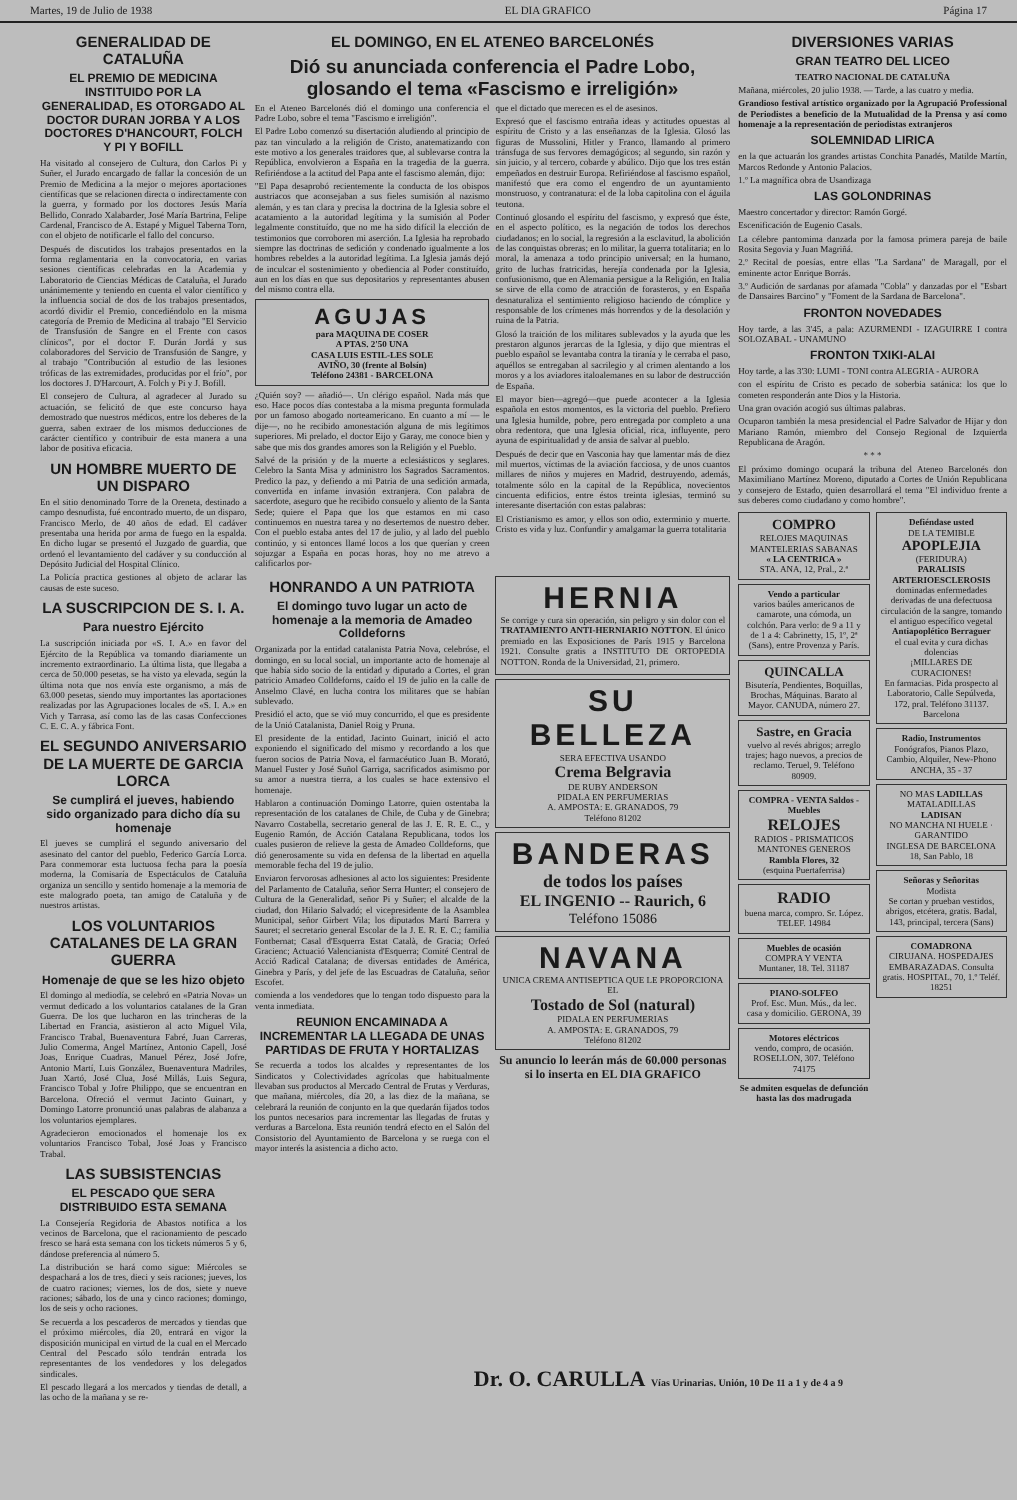Martes, 19 de Julio de 1938 EL DIA GRAFICO Página 17
GENERALIDAD DE CATALUÑA
EL PREMIO DE MEDICINA INSTITUIDO POR LA GENERALIDAD, ES OTORGADO AL DOCTOR DURAN JORBA Y A LOS DOCTORES D'HANCOURT, FOLCH Y PI Y BOFILL
Ha visitado al consejero de Cultura, don Carlos Pi y Suñer, el Jurado encargado de fallar la concesión de un Premio de Medicina a la mejor o mejores aportaciones científicas que se relacionen directa o indirectamente con la guerra, y formado por los doctores Jesús María Bellido, Conrado Xalabarder, José María Bartrina, Felipe Cardenal, Francisco de A. Estapé y Miguel Taberna Torn, con el objeto de notificarle el fallo del concurso.
Después de discutidos los trabajos presentados en la forma reglamentaria en la convocatoria, en varias sesiones científicas celebradas en la Academia y Laboratorio de Ciencias Médicas de Cataluña, el Jurado unánimemente y teniendo en cuenta el valor científico y la influencia social de dos de los trabajos presentados, acordó dividir el Premio, concediéndolo en la misma categoría de Premio de Medicina al trabajo "El Servicio de Transfusión de Sangre en el Frente con casos clínicos", por el doctor F. Durán Jordá y sus colaboradores del Servicio de Transfusión de Sangre, y al trabajo "Contribución al estudio de las lesiones tróficas de las extremidades, producidas por el frío", por los doctores J. D'Harcourt, A. Folch y Pi y J. Bofill.
El consejero de Cultura, al agradecer al Jurado su actuación, se felicitó de que este concurso haya demostrado que nuestros médicos, entre los deberes de la guerra, saben extraer de los mismos deducciones de carácter científico y contribuir de esta manera a una labor de positiva eficacia.
UN HOMBRE MUERTO DE UN DISPARO
En el sitio denominado Torre de la Oreneta, destinado a campo desnudista, fué encontrado muerto, de un disparo, Francisco Merlo, de 40 años de edad. El cadáver presentaba una herida por arma de fuego en la espalda. En dicho lugar se presentó el Juzgado de guardia, que ordenó el levantamiento del cadáver y su conducción al Depósito Judicial del Hospital Clínico.
La Policía practica gestiones al objeto de aclarar las causas de este suceso.
LA SUSCRIPCION DE S. I. A.
Para nuestro Ejército
La suscripción iniciada por «S. I. A.» en favor del Ejército de la República va tomando diariamente un incremento extraordinario. La última lista, que llegaba a cerca de 50.000 pesetas, se ha visto ya elevada, según la última nota que nos envía este organismo, a más de 63.000 pesetas, siendo muy importantes las aportaciones realizadas por las Agrupaciones locales de «S. I. A.» en Vich y Tarrasa, así como las de las casas Confecciones C. E. C. A. y fábrica Font.
EL SEGUNDO ANIVERSARIO DE LA MUERTE DE GARCIA LORCA
Se cumplirá el jueves, habiendo sido organizado para dicho día su homenaje
El jueves se cumplirá el segundo aniversario del asesinato del cantor del pueblo, Federico García Lorca. Para conmemorar esta luctuosa fecha para la poesía moderna, la Comisaría de Espectáculos de Cataluña organiza un sencillo y sentido homenaje a la memoria de este malogrado poeta, tan amigo de Cataluña y de nuestros artistas.
LOS VOLUNTARIOS CATALANES DE LA GRAN GUERRA
Homenaje de que se les hizo objeto
El domingo al mediodía, se celebró en «Patria Nova» un vermut dedicado a los voluntarios catalanes de la Gran Guerra. De los que lucharon en las trincheras de la Libertad en Francia, asistieron al acto Miguel Vila, Francisco Trabal, Buenaventura Fabré, Juan Carreras, Julio Comerma, Angel Martínez, Antonio Capell, José Joas, Enrique Cuadras, Manuel Pérez, José Jofre, Antonio Martí, Luis González, Buenaventura Madriles, Juan Xartó, José Clua, José Millás, Luis Segura, Francisco Tobal y Jofre Philippo, que se encuentran en Barcelona. Ofreció el vermut Jacinto Guinart, y Domingo Latorre pronunció unas palabras de alabanza a los voluntarios ejemplares.
Agradecieron emocionados el homenaje los ex voluntarios Francisco Tobal, José Joas y Francisco Trabal.
LAS SUBSISTENCIAS
EL PESCADO QUE SERA DISTRIBUIDO ESTA SEMANA
La Consejería Regidoria de Abastos notifica a los vecinos de Barcelona, que el racionamiento de pescado fresco se hará esta semana con los tickets números 5 y 6, dándose preferencia al número 5.
La distribución se hará como sigue: Miércoles se despachará a los de tres, dieci y seis raciones; jueves, los de cuatro raciones; viernes, los de dos, siete y nueve raciones; sábado, los de una y cinco raciones; domingo, los de seis y ocho raciones.
Se recuerda a los pescaderos de mercados y tiendas que el próximo miércoles, día 20, entrará en vigor la disposición municipal en virtud de la cual en el Mercado Central del Pescado sólo tendrán entrada los representantes de los vendedores y los delegados sindicales.
El pescado llegará a los mercados y tiendas de detall, a las ocho de la mañana y se re-
EL DOMINGO, EN EL ATENEO BARCELONÉS
Dió su anunciada conferencia el Padre Lobo, glosando el tema «Fascismo e irreligión»
En el Ateneo Barcelonés dió el domingo una conferencia el Padre Lobo, sobre el tema "Fascismo e irreligión".
El Padre Lobo comenzó su disertación aludiendo al principio de paz tan vinculado a la religión de Cristo, anatematizando con este motivo a los generales traidores que, al sublevarse contra la República, envolvieron a España en la tragedia de la guerra. Refiriéndose a la actitud del Papa ante el fascismo alemán, dijo:
"El Papa desaprobó recientemente la conducta de los obispos austriacos que aconsejaban a sus fieles sumisión al nazismo alemán, y es tan clara y precisa la doctrina de la Iglesia sobre el acatamiento a la autoridad legítima y la sumisión al Poder legalmente constituído, que no me ha sido difícil la elección de testimonios que corroboren mi aserción. La Iglesia ha reprobado siempre las doctrinas de sedición y condenado igualmente a los hombres rebeldes a la autoridad legítima. La Iglesia jamás dejó de inculcar el sostenimiento y obediencia al Poder constituído, aun en los días en que sus depositarios y representantes abusen del mismo contra ella.
AGUJAS
para MAQUINA DE COSER
A PTAS. 2'50 UNA
CASA LUIS ESTIL-LES SOLE
AVIÑO, 30 (frente al Bolsín)
Teléfono 24381 - BARCELONA
¿Quién soy? — añadió—. Un clérigo español. Nada más que eso. Hace pocos días contestaba a la misma pregunta formulada por un famoso abogado norteamericano. En cuanto a mí — le dije—, no he recibido amonestación alguna de mis legítimos superiores. Mi prelado, el doctor Eijo y Garay, me conoce bien y sabe que mis dos grandes amores son la Religión y el Pueblo.
Salvé de la prisión y de la muerte a eclesiásticos y seglares. Celebro la Santa Misa y administro los Sagrados Sacramentos. Predico la paz, y defiendo a mi Patria de una sedición armada, convertida en infame invasión extranjera. Con palabra de sacerdote, aseguro que he recibido consuelo y aliento de la Santa Sede; quiere el Papa que los que estamos en mi caso continuemos en nuestra tarea y no desertemos de nuestro deber. Con el pueblo estaba antes del 17 de julio, y al lado del pueblo continúo, y si entonces llamé locos a los que querían y creen sojuzgar a España en pocas horas, hoy no me atrevo a calificarlos por-
que el dictado que merecen es el de asesinos.
Expresó que el fascismo entraña ideas y actitudes opuestas al espíritu de Cristo y a las enseñanzas de la Iglesia. Glosó las figuras de Mussolini, Hitler y Franco, llamando al primero tránsfuga de sus fervores demagógicos; al segundo, sin razón y sin juicio, y al tercero, cobarde y abúlico. Dijo que los tres están empeñados en destruir Europa. Refiriéndose al fascismo español, manifestó que era como el engendro de un ayuntamiento monstruoso, y contranatura: el de la loba capitolina con el águila teutona.
Continuó glosando el espíritu del fascismo, y expresó que éste, en el aspecto político, es la negación de todos los derechos ciudadanos; en lo social, la regresión a la esclavitud, la abolición de las conquistas obreras; en lo militar, la guerra totalitaria; en lo moral, la amenaza a todo principio universal; en la humano, grito de luchas fratricidas, herejía condenada por la Iglesia, confusionismo, que en Alemania persigue a la Religión, en Italia se sirve de ella como de atracción de forasteros, y en España desnaturaliza el sentimiento religioso haciendo de cómplice y responsable de los crímenes más horrendos y de la desolación y ruina de la Patria.
Glosó la traición de los militares sublevados y la ayuda que les prestaron algunos jerarcas de la Iglesia, y dijo que mientras el pueblo español se levantaba contra la tiranía y le cerraba el paso, aquéllos se entregaban al sacrilegio y al crimen alentando a los moros y a los aviadores italoalemanes en su labor de destrucción de España.
El mayor bien—agregó—que puede acontecer a la Iglesia española en estos momentos, es la victoria del pueblo. Prefiero una Iglesia humilde, pobre, pero entregada por completo a una obra redentora, que una Iglesia oficial, rica, influyente, pero ayuna de espiritualidad y de ansia de salvar al pueblo.
Después de decir que en Vasconia hay que lamentar más de diez mil muertos, víctimas de la aviación facciosa, y de unos cuantos millares de niños y mujeres en Madrid, destruyendo, además, totalmente sólo en la capital de la República, novecientos cincuenta edificios, entre éstos treinta iglesias, terminó su interesante disertación con estas palabras:
El Cristianismo es amor, y ellos son odio, exterminio y muerte. Cristo es vida y luz. Confundir y amalgamar la guerra totalitaria
HONRANDO A UN PATRIOTA
El domingo tuvo lugar un acto de homenaje a la memoria de Amadeo Colldeforns
Organizada por la entidad catalanista Patria Nova, celebróse, el domingo, en su local social, un importante acto de homenaje al que había sido socio de la entidad y diputado a Cortes, el gran patricio Amadeo Colldeforns, caído el 19 de julio en la calle de Anselmo Clavé, en lucha contra los militares que se habían sublevado.
Presidió el acto, que se vió muy concurrido, el que es presidente de la Unió Catalanista, Daniel Roig y Pruna.
El presidente de la entidad, Jacinto Guinart, inició el acto exponiendo el significado del mismo y recordando a los que fueron socios de Patria Nova, el farmacéutico Juan B. Morató, Manuel Fuster y José Suñol Garriga, sacrificados asimismo por su amor a nuestra tierra, a los cuales se hace extensivo el homenaje.
Hablaron a continuación Domingo Latorre, quien ostentaba la representación de los catalanes de Chile, de Cuba y de Ginebra; Navarro Costabella, secretario general de las J. E. R. E. C., y Eugenio Ramón, de Acción Catalana Republicana, todos los cuales pusieron de relieve la gesta de Amadeo Colldeforns, que dió generosamente su vida en defensa de la libertad en aquella memorable fecha del 19 de julio.
Enviaron fervorosas adhesiones al acto los siguientes: Presidente del Parlamento de Cataluña, señor Serra Hunter; el consejero de Cultura de la Generalidad, señor Pi y Suñer; el alcalde de la ciudad, don Hilario Salvadó; el vicepresidente de la Asamblea Municipal, señor Girbert Vila; los diputados Martí Barrera y Sauret; el secretario general Escolar de la J. E. R. E. C.; familia Fontbernat; Casal d'Esquerra Estat Català, de Gracia; Orfeó Gracienc; Actuació Valencianista d'Esquerra; Comité Central de Acció Radical Catalana; de diversas entidades de América, Ginebra y París, y del jefe de las Escuadras de Cataluña, señor Escofet.
comienda a los vendedores que lo tengan todo dispuesto para la venta inmediata.
REUNION ENCAMINADA A INCREMENTAR LA LLEGADA DE UNAS PARTIDAS DE FRUTA Y HORTALIZAS
Se recuerda a todos los alcaldes y representantes de los Sindicatos y Colectividades agrícolas que habitualmente llevaban sus productos al Mercado Central de Frutas y Verduras, que mañana, miércoles, día 20, a las diez de la mañana, se celebrará la reunión de conjunto en la que quedarán fijados todos los puntos necesarios para incrementar las llegadas de frutas y verduras a Barcelona. Esta reunión tendrá efecto en el Salón del Consistorio del Ayuntamiento de Barcelona y se ruega con el mayor interés la asistencia a dicho acto.
HERNIA
Se corrige y cura sin operación, sin peligro y sin dolor con el TRATAMIENTO ANTI-HERNIARIO NOTTON. El único premiado en las Exposiciones de París 1915 y Barcelona 1921. Consulte gratis a INSTITUTO DE ORTOPEDIA NOTTON. Ronda de la Universidad, 21, primero.
SU BELLEZA
SERA EFECTIVA USANDO
Crema Belgravia
DE RUBY ANDERSON
PIDALA EN PERFUMERIAS
A. AMPOSTA: E. GRANADOS, 79
Teléfono 81202
BANDERAS
de todos los países
EL INGENIO -- Raurich, 6
Teléfono 15086
NAVANA
UNICA CREMA ANTISEPTICA QUE LE PROPORCIONA EL
Tostado de Sol (natural)
PIDALA EN PERFUMERIAS
A. AMPOSTA: E. GRANADOS, 79
Teléfono 81202
Su anuncio lo leerán más de 60.000 personas si lo inserta en EL DIA GRAFICO
DIVERSIONES VARIAS
GRAN TEATRO DEL LICEO
TEATRO NACIONAL DE CATALUÑA
Mañana, miércoles, 20 julio 1938. — Tarde, a las cuatro y media.
Grandioso festival artístico organizado por la Agrupació Professional de Periodistes a beneficio de la Mutualidad de la Prensa y así como homenaje a la representación de periodistas extranjeros
SOLEMNIDAD LIRICA
en la que actuarán los grandes artistas Conchita Panadés, Matilde Martín, Marcos Redonde y Antonio Palacios.
1.º La magnífica obra de Usandizaga
LAS GOLONDRINAS
Maestro concertador y director: Ramón Gorgé.
Escenificación de Eugenio Casals.
La célebre pantomima danzada por la famosa primera pareja de baile Rosita Segovia y Juan Magriñá.
2.º Recital de poesías, entre ellas "La Sardana" de Maragall, por el eminente actor Enrique Borrás.
3.º Audición de sardanas por afamada "Cobla" y danzadas por el "Esbart de Dansaires Barcino" y "Foment de la Sardana de Barcelona".
FRONTON NOVEDADES
Hoy tarde, a las 3'45, a pala: AZURMENDI - IZAGUIRRE I contra SOLOZABAL - UNAMUNO
FRONTON TXIKI-ALAI
Hoy tarde, a las 3'30: LUMI - TONI contra ALEGRIA - AURORA
con el espíritu de Cristo es pecado de soberbia satánica: los que lo cometen responderán ante Dios y la Historia.
Una gran ovación acogió sus últimas palabras.
Ocuparon también la mesa presidencial el Padre Salvador de Hijar y don Mariano Ramón, miembro del Consejo Regional de Izquierda Republicana de Aragón.
* * *
El próximo domingo ocupará la tribuna del Ateneo Barcelonés don Maximiliano Martínez Moreno, diputado a Cortes de Unión Republicana y consejero de Estado, quien desarrollará el tema "El individuo frente a sus deberes como ciudadano y como hombre".
COMPRO
RELOJES MAQUINAS MANTELERIAS SABANAS
« LA CENTRICA »
STA. ANA, 12, Pral., 2.ª
Vendo a particular
varios baúles americanos de camarote, una cómoda, un colchón. Para verlo: de 9 a 11 y de 1 a 4: Cabrinetty, 15, 1º, 2ª (Sans), entre Provenza y París.
QUINCALLA
Bisutería, Pendientes, Boquillas, Brochas, Máquinas. Barato al Mayor. CANUDA, número 27.
Sastre, en Gracia
vuelvo al revés abrigos; arreglo trajes; hago nuevos, a precios de reclamo. Teruel, 9. Teléfono 80909.
COMPRA - VENTA Saldos - Muebles
RELOJES
RADIOS - PRISMATICOS MANTONES GENEROS
Rambla Flores, 32
(esquina Puertaferrisa)
RADIO
buena marca, compro. Sr. López. TELEF. 14984
Muebles de ocasión
COMPRA Y VENTA
Muntaner, 18. Tel. 31187
PIANO-SOLFEO
Prof. Esc. Mun. Mús., da lec. casa y domicilio. GERONA, 39
Motores eléctricos
vendo, compro, de ocasión. ROSELLON, 307. Teléfono 74175
Se admiten esquelas de defunción hasta las dos madrugada
Defiéndase usted
DE LA TEMIBLE
APOPLEJIA
(FERIDURA)
PARALISIS ARTERIOESCLEROSIS
dominadas enfermedades derivadas de una defectuosa circulación de la sangre, tomando el antiguo específico vegetal
Antiapoplético Berraguer
el cual evita y cura dichas dolencias
¡MILLARES DE CURACIONES!
En farmacias. Pida prospecto al Laboratorio, Calle Sepúlveda, 172, pral. Teléfono 31137. Barcelona
Radio, Instrumentos
Fonógrafos, Pianos Plazo, Cambio, Alquiler, New-Phono ANCHA, 35 - 37
NO MAS LADILLAS
MATALADILLAS
LADISAN
NO MANCHA NI HUELE · GARANTIDO
INGLESA DE BARCELONA
18, San Pablo, 18
Señoras y Señoritas
Modista
Se cortan y prueban vestidos, abrigos, etcétera, gratis. Badal, 143, principal, tercera (Sans)
COMADRONA
CIRUJANA. HOSPEDAJES EMBARAZADAS. Consulta gratis. HOSPITAL, 70, 1.º Teléf. 18251
Dr. O. CARULLA Vías Urinarias. Unión, 10 De 11 a 1 y de 4 a 9